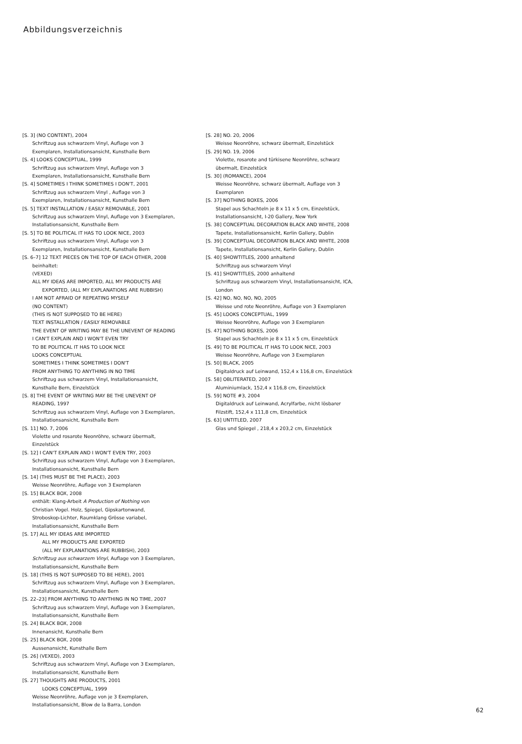Abbildungsverzeichnis
[S. 3] (NO CONTENT), 2004
Schriftzug aus schwarzem Vinyl, Auflage von 3
Exemplaren, Installationsansicht, Kunsthalle Bern
[S. 4] LOOKS CONCEPTUAL, 1999
Schriftzug aus schwarzem Vinyl, Auflage von 3
Exemplaren, Installationsansicht, Kunsthalle Bern
[S. 4] SOMETIMES I THINK SOMETIMES I DON'T, 2001
Schriftzug aus schwarzem Vinyl , Auflage von 3
Exemplaren, Installationsansicht, Kunsthalle Bern
[S. 5] TEXT INSTALLATION / EASILY REMOVABLE, 2001
Schriftzug aus schwarzem Vinyl, Auflage von 3 Exemplaren,
Installationsansicht, Kunsthalle Bern
[S. 5] TO BE POLITICAL IT HAS TO LOOK NICE, 2003
Schriftzug aus schwarzem Vinyl, Auflage von 3
Exemplaren, Installationsansicht, Kunsthalle Bern
[S. 6–7] 12 TEXT PIECES ON THE TOP OF EACH OTHER, 2008
beinhaltet:
(VEXED)
ALL MY IDEAS ARE IMPORTED, ALL MY PRODUCTS ARE
EXPORTED, (ALL MY EXPLANATIONS ARE RUBBISH)
I AM NOT AFRAID OF REPEATING MYSELF
(NO CONTENT)
(THIS IS NOT SUPPOSED TO BE HERE)
TEXT INSTALLATION / EASILY REMOVABLE
THE EVENT OF WRITING MAY BE THE UNEVENT OF READING
I CAN'T EXPLAIN AND I WON'T EVEN TRY
TO BE POLITICAL IT HAS TO LOOK NICE
LOOKS CONCEPTUAL
SOMETIMES I THINK SOMETIMES I DON'T
FROM ANYTHING TO ANYTHING IN NO TIME
Schriftzug aus schwarzem Vinyl, Installationsansicht,
Kunsthalle Bern, Einzelstück
[S. 8] THE EVENT OF WRITING MAY BE THE UNEVENT OF
READING, 1997
Schriftzug aus schwarzem Vinyl, Auflage von 3 Exemplaren,
Installationsansicht, Kunsthalle Bern
[S. 11] NO. 7, 2006
Violette und rosarote Neonröhre, schwarz übermalt,
Einzelstück
[S. 12] I CAN'T EXPLAIN AND I WON'T EVEN TRY, 2003
Schriftzug aus schwarzem Vinyl, Auflage von 3 Exemplaren,
Installationsansicht, Kunsthalle Bern
[S. 14] (THIS MUST BE THE PLACE), 2003
Weisse Neonröhre, Auflage von 3 Exemplaren
[S. 15] BLACK BOX, 2008
enthält: Klang-Arbeit A Production of Nothing von
Christian Vogel. Holz, Spiegel, Gipskartonwand,
Stroboskop-Lichter, Raumklang Grösse variabel,
Installationsansicht, Kunsthalle Bern
[S. 17] ALL MY IDEAS ARE IMPORTED
ALL MY PRODUCTS ARE EXPORTED
(ALL MY EXPLANATIONS ARE RUBBISH), 2003
Schriftzug aus schwarzem Vinyl, Auflage von 3 Exemplaren,
Installationsansicht, Kunsthalle Bern
[S. 18] (THIS IS NOT SUPPOSED TO BE HERE), 2001
Schriftzug aus schwarzem Vinyl, Auflage von 3 Exemplaren,
Installationsansicht, Kunsthalle Bern
[S. 22–23] FROM ANYTHING TO ANYTHING IN NO TIME, 2007
Schriftzug aus schwarzem Vinyl, Auflage von 3 Exemplaren,
Installationsansicht, Kunsthalle Bern
[S. 24] BLACK BOX, 2008
Innenansicht, Kunsthalle Bern
[S. 25] BLACK BOX, 2008
Aussenansicht, Kunsthalle Bern
[S. 26] (VEXED), 2003
Schriftzug aus schwarzem Vinyl, Auflage von 3 Exemplaren,
Installationsansicht, Kunsthalle Bern
[S. 27] THOUGHTS ARE PRODUCTS, 2001
LOOKS CONCEPTUAL, 1999
Weisse Neonröhre, Auflage von je 3 Exemplaren,
Installationsansicht, Blow de la Barra, London
[S. 28] NO. 20, 2006
Weisse Neonröhre, schwarz übermalt, Einzelstück
[S. 29] NO. 19, 2006
Violette, rosarote and türkisene Neonröhre, schwarz
übermalt, Einzelstück
[S. 30] (ROMANCE), 2004
Weisse Neonröhre, schwarz übermalt, Auflage von 3
Exemplaren
[S. 37] NOTHING BOXES, 2006
Stapel aus Schachteln je 8 x 11 x 5 cm, Einzelstück,
Installationsansicht, I-20 Gallery, New York
[S. 38] CONCEPTUAL DECORATION BLACK AND WHITE, 2008
Tapete, Installationsansicht, Kerlin Gallery, Dublin
[S. 39] CONCEPTUAL DECORATION BLACK AND WHITE, 2008
Tapete, Installationsansicht, Kerlin Gallery, Dublin
[S. 40] SHOWTITLES, 2000 anhaltend
Schriftzug aus schwarzem Vinyl
[S. 41] SHOWTITLES, 2000 anhaltend
Schriftzug aus schwarzem Vinyl, Installationsansicht, ICA,
London
[S. 42] NO, NO, NO, NO, 2005
Weisse und rote Neonröhre, Auflage von 3 Exemplaren
[S. 45] LOOKS CONCEPTUAL, 1999
Weisse Neonröhre, Auflage von 3 Exemplaren
[S. 47] NOTHING BOXES, 2006
Stapel aus Schachteln je 8 x 11 x 5 cm, Einzelstück
[S. 49] TO BE POLITICAL IT HAS TO LOOK NICE, 2003
Weisse Neonröhre, Auflage von 3 Exemplaren
[S. 50] BLACK, 2005
Digitaldruck auf Leinwand, 152,4 x 116,8 cm, Einzelstück
[S. 58] OBLITERATED, 2007
Aluminiumlack, 152,4 x 116,8 cm, Einzelstück
[S. 59] NOTE #3, 2004
Digitaldruck auf Leinwand, Acrylfarbe, nicht lösbarer
Filzstift, 152,4 x 111,8 cm, Einzelstück
[S. 63] UNTITLED, 2007
Glas und Spiegel , 218,4 x 203,2 cm, Einzelstück
62